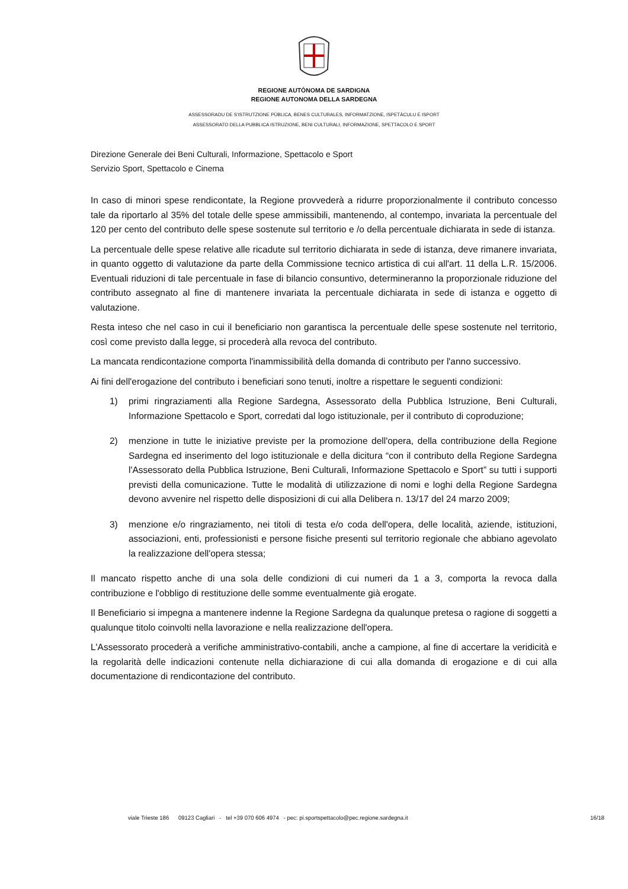REGIONE AUTÒNOMA DE SARDIGNA
REGIONE AUTONOMA DELLA SARDEGNA
ASSESSORADU DE S'ISTRUTZIONE PÙBLICA, BENES CULTURALES, INFORMATZIONE, ISPETÀCULU E ISPORT
ASSESSORATO DELLA PUBBLICA ISTRUZIONE, BENI CULTURALI, INFORMAZIONE, SPETTACOLO E SPORT
Direzione Generale dei Beni Culturali, Informazione, Spettacolo e Sport
Servizio Sport, Spettacolo e Cinema
In caso di minori spese rendicontate, la Regione provvederà a ridurre proporzionalmente il contributo concesso tale da riportarlo al 35% del totale delle spese ammissibili, mantenendo, al contempo, invariata la percentuale del 120 per cento del contributo delle spese sostenute sul territorio e /o della percentuale dichiarata in sede di istanza.
La percentuale delle spese relative alle ricadute sul territorio dichiarata in sede di istanza, deve rimanere invariata, in quanto oggetto di valutazione da parte della Commissione tecnico artistica di cui all'art. 11 della L.R. 15/2006. Eventuali riduzioni di tale percentuale in fase di bilancio consuntivo, determineranno la proporzionale riduzione del contributo assegnato al fine di mantenere invariata la percentuale dichiarata in sede di istanza e oggetto di valutazione.
Resta inteso che nel caso in cui il beneficiario non garantisca la percentuale delle spese sostenute nel territorio, così come previsto dalla legge, si procederà alla revoca del contributo.
La mancata rendicontazione comporta l'inammissibilità della domanda di contributo per l'anno successivo.
Ai fini dell'erogazione del contributo i beneficiari sono tenuti, inoltre a rispettare le seguenti condizioni:
1) primi ringraziamenti alla Regione Sardegna, Assessorato della Pubblica Istruzione, Beni Culturali, Informazione Spettacolo e Sport, corredati dal logo istituzionale, per il contributo di coproduzione;
2) menzione in tutte le iniziative previste per la promozione dell'opera, della contribuzione della Regione Sardegna ed inserimento del logo istituzionale e della dicitura “con il contributo della Regione Sardegna l'Assessorato della Pubblica Istruzione, Beni Culturali, Informazione Spettacolo e Sport” su tutti i supporti previsti della comunicazione. Tutte le modalità di utilizzazione di nomi e loghi della Regione Sardegna devono avvenire nel rispetto delle disposizioni di cui alla Delibera n. 13/17 del 24 marzo 2009;
3) menzione e/o ringraziamento, nei titoli di testa e/o coda dell'opera, delle località, aziende, istituzioni, associazioni, enti, professionisti e persone fisiche presenti sul territorio regionale che abbiano agevolato la realizzazione dell'opera stessa;
Il mancato rispetto anche di una sola delle condizioni di cui numeri da 1 a 3, comporta la revoca dalla contribuzione e l'obbligo di restituzione delle somme eventualmente già erogate.
Il Beneficiario si impegna a mantenere indenne la Regione Sardegna da qualunque pretesa o ragione di soggetti a qualunque titolo coinvolti nella lavorazione e nella realizzazione dell'opera.
L'Assessorato procederà a verifiche amministrativo-contabili, anche a campione, al fine di accertare la veridicità e la regolarità delle indicazioni contenute nella dichiarazione di cui alla domanda di erogazione e di cui alla documentazione di rendicontazione del contributo.
viale Trieste 186 09123 Cagliari - tel +39 070 606 4974 - pec: pi.sportspettacolo@pec.regione.sardegna.it 16/18